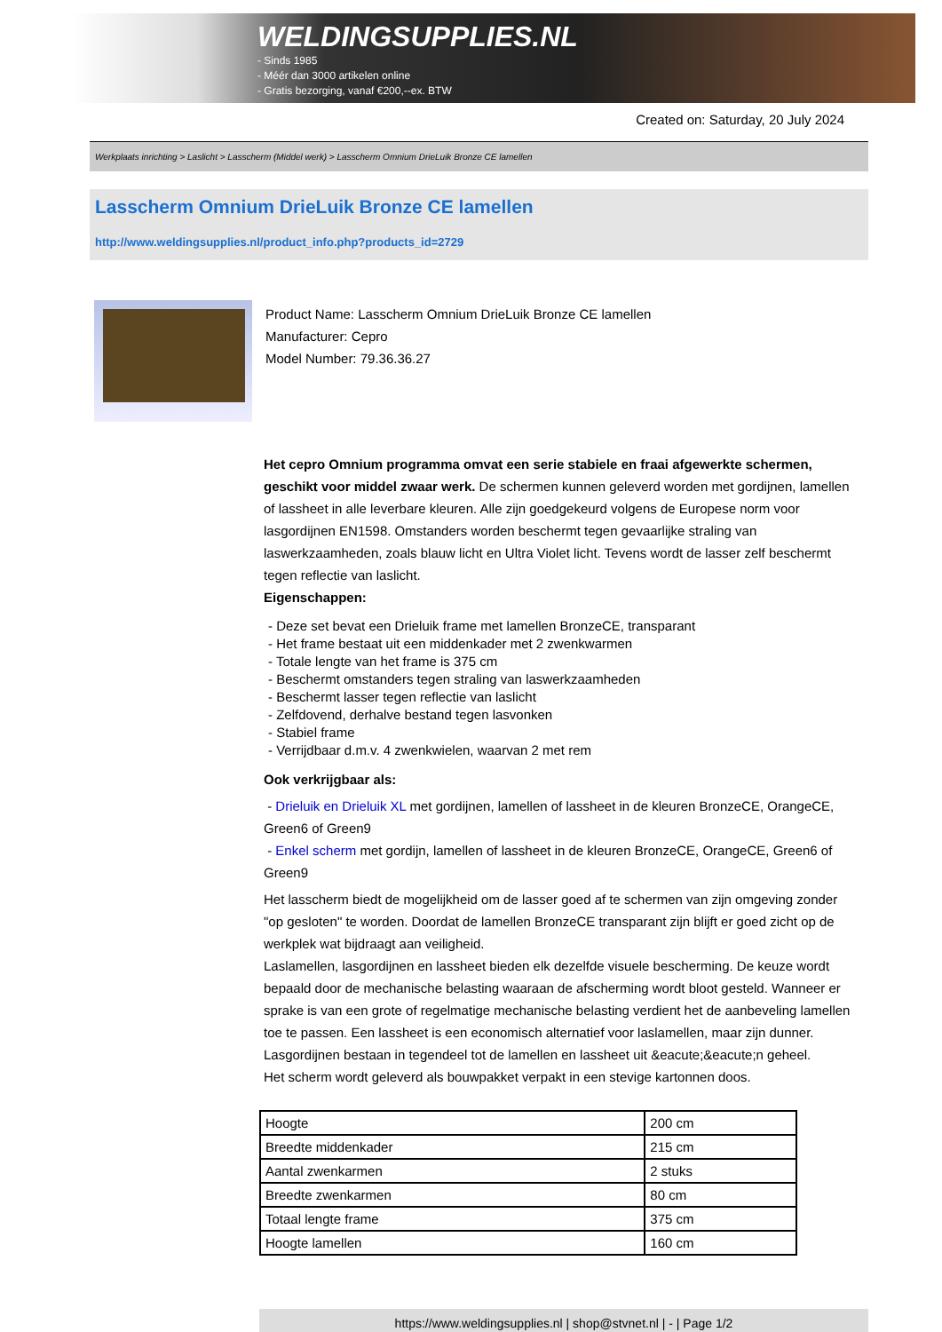WELDINGSUPPLIES.NL
- Sinds 1985
- Méér dan 3000 artikelen online
- Gratis bezorging, vanaf €200,--ex. BTW
Created on: Saturday, 20 July 2024
Werkplaats inrichting > Laslicht > Lasscherm (Middel werk) > Lasscherm Omnium DrieLuik Bronze CE lamellen
Lasscherm Omnium DrieLuik Bronze CE lamellen
http://www.weldingsupplies.nl/product_info.php?products_id=2729
Product Name: Lasscherm Omnium DrieLuik Bronze CE lamellen
Manufacturer: Cepro
Model Number: 79.36.36.27
Het cepro Omnium programma omvat een serie stabiele en fraai afgewerkte schermen, geschikt voor middel zwaar werk. De schermen kunnen geleverd worden met gordijnen, lamellen of lassheet in alle leverbare kleuren. Alle zijn goedgekeurd volgens de Europese norm voor lasgordijnen EN1598. Omstanders worden beschermt tegen gevaarlijke straling van laswerkzaamheden, zoals blauw licht en Ultra Violet licht. Tevens wordt de lasser zelf beschermt tegen reflectie van laslicht.
Eigenschappen:
- Deze set bevat een Drieluik frame met lamellen BronzeCE, transparant
- Het frame bestaat uit een middenkader met 2 zwenkwarmen
- Totale lengte van het frame is 375 cm
- Beschermt omstanders tegen straling van laswerkzaamheden
- Beschermt lasser tegen reflectie van laslicht
- Zelfdovend, derhalve bestand tegen lasvonken
- Stabiel frame
- Verrijdbaar d.m.v. 4 zwenkwielen, waarvan 2 met rem
Ook verkrijgbaar als:
- Drieluik en Drieluik XL met gordijnen, lamellen of lassheet in de kleuren BronzeCE, OrangeCE, Green6 of Green9
- Enkel scherm met gordijn, lamellen of lassheet in de kleuren BronzeCE, OrangeCE, Green6 of Green9
Het lasscherm biedt de mogelijkheid om de lasser goed af te schermen van zijn omgeving zonder "op gesloten" te worden. Doordat de lamellen BronzeCE transparant zijn blijft er goed zicht op de werkplek wat bijdraagt aan veiligheid.
Laslamellen, lasgordijnen en lassheet bieden elk dezelfde visuele bescherming. De keuze wordt bepaald door de mechanische belasting waaraan de afscherming wordt bloot gesteld. Wanneer er sprake is van een grote of regelmatige mechanische belasting verdient het de aanbeveling lamellen toe te passen. Een lassheet is een economisch alternatief voor laslamellen, maar zijn dunner. Lasgordijnen bestaan in tegendeel tot de lamellen en lassheet uit &eacute;&eacute;n geheel.
Het scherm wordt geleverd als bouwpakket verpakt in een stevige kartonnen doos.
| Hoogte | 200 cm |
| Breedte middenkader | 215 cm |
| Aantal zwenkarmen | 2 stuks |
| Breedte zwenkarmen | 80 cm |
| Totaal lengte frame | 375 cm |
| Hoogte lamellen | 160 cm |
https://www.weldingsupplies.nl | shop@stvnet.nl | - | Page 1/2